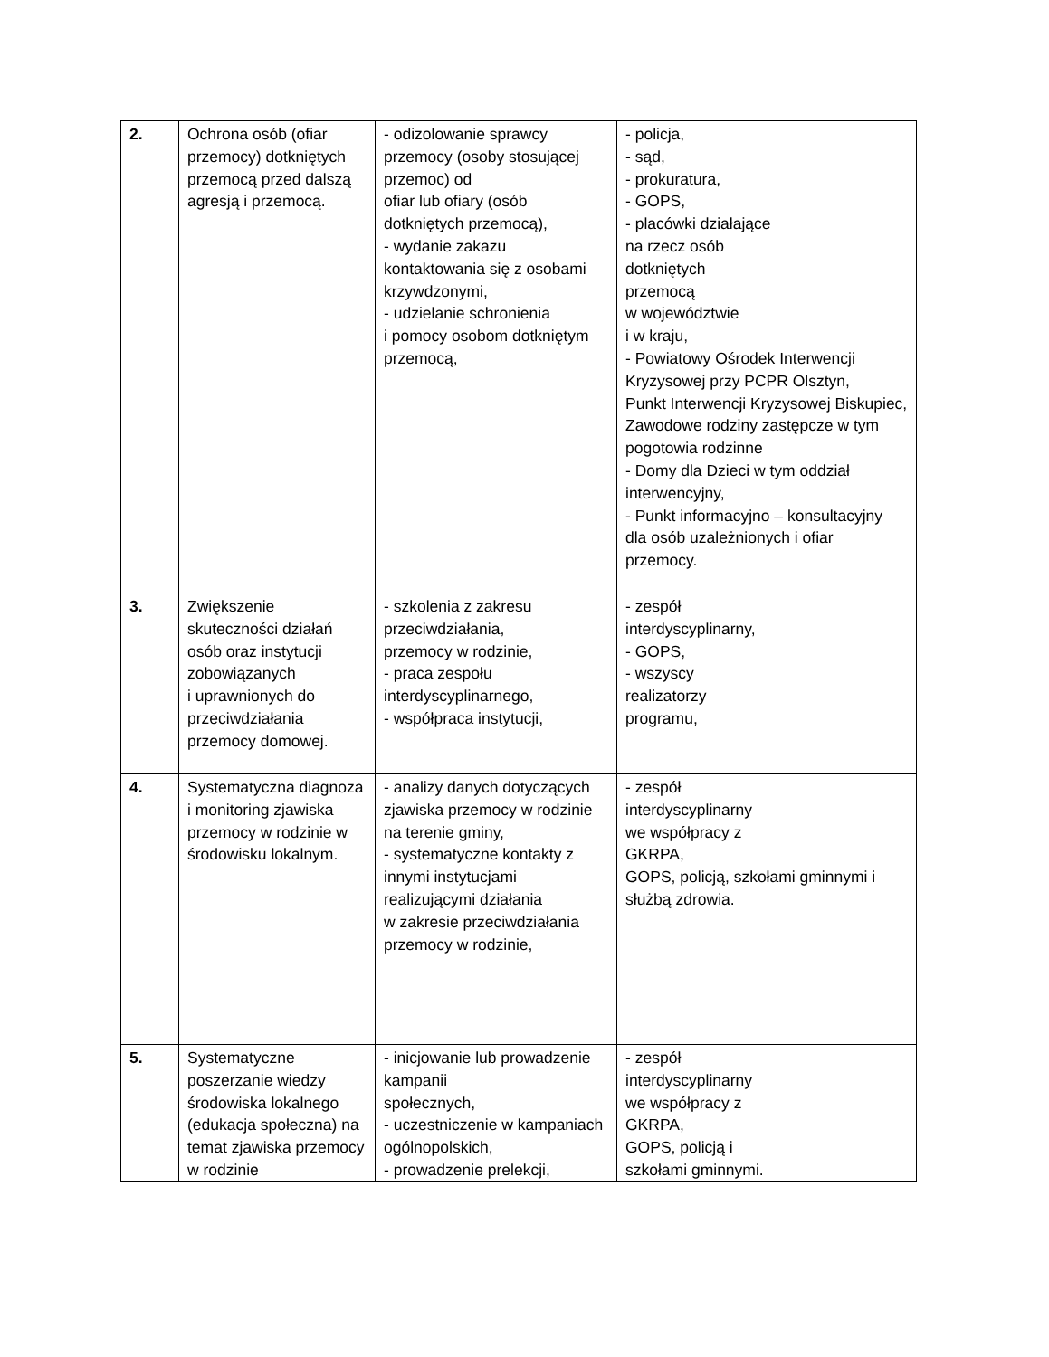| 2. | Ochrona osób (ofiar przemocy) dotkniętych przemocą przed dalszą agresją i przemocą. | - odizolowanie sprawcy przemocy (osoby stosującej przemoc) od ofiar lub ofiary (osób dotkniętych przemocą), - wydanie zakazu kontaktowania się z osobami krzywdzonymi, - udzielanie schronienia i pomocy osobom dotkniętym przemocą, | - policja, - sąd, - prokuratura, - GOPS, - placówki działające na rzecz osób dotkniętych przemocą w województwie i w kraju, - Powiatowy Ośrodek Interwencji Kryzysowej przy PCPR Olsztyn, Punkt Interwencji Kryzysowej Biskupiec, Zawodowe rodziny zastępcze w tym pogotowia rodzinne - Domy dla Dzieci w tym oddział interwencyjny, - Punkt informacyjno – konsultacyjny dla osób uzależnionych i ofiar przemocy. |
| 3. | Zwiększenie skuteczności działań osób oraz instytucji zobowiązanych i uprawnionych do przeciwdziałania przemocy domowej. | - szkolenia z zakresu przeciwdziałania, przemocy w rodzinie, - praca zespołu interdyscyplinarnego, - współpraca instytucji, | - zespół interdyscyplinarny, - GOPS, - wszyscy realizatorzy programu, |
| 4. | Systematyczna diagnoza i monitoring zjawiska przemocy w rodzinie w środowisku lokalnym. | - analizy danych dotyczących zjawiska przemocy w rodzinie na terenie gminy, - systematyczne kontakty z innymi instytucjami realizującymi działania w zakresie przeciwdziałania przemocy w rodzinie, | - zespół interdyscyplinarny we współpracy z GKRPA, GOPS, policją, szkołami gminnymi i służbą zdrowia. |
| 5. | Systematyczne poszerzanie wiedzy środowiska lokalnego (edukacja społeczna) na temat zjawiska przemocy w rodzinie | - inicjowanie lub prowadzenie kampanii społecznych, - uczestniczenie w kampaniach ogólnopolskich, - prowadzenie prelekcji, | - zespół interdyscyplinarny we współpracy z GKRPA, GOPS, policją i szkołami gminnymi. |